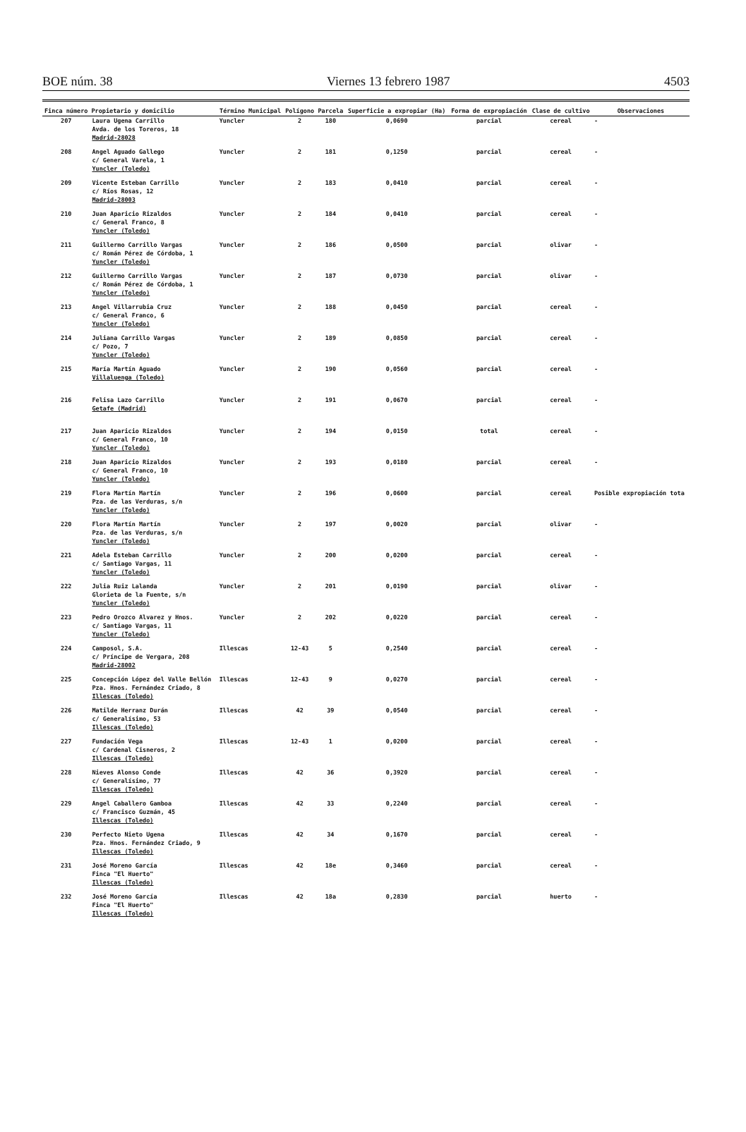BOE núm. 38 Viernes 13 febrero 1987 4503
| Finca número | Propietario y domicilio | Término Municipal | Polígono | Parcela | Superficie a expropiar (Ha) | Forma de expropiación | Clase de cultivo | Observaciones |
| --- | --- | --- | --- | --- | --- | --- | --- | --- |
| 207 | Laura Ugena Carrillo Avda. de los Toreros, 18 Madrid-28028 | Yuncler | 2 | 180 | 0,0690 | parcial | cereal | - |
| 208 | Angel Aguado Gallego c/ General Varela, 1 Yuncler (Toledo) | Yuncler | 2 | 181 | 0,1250 | parcial | cereal | - |
| 209 | Vicente Esteban Carrillo c/ Ríos Rosas, 12 Madrid-28003 | Yuncler | 2 | 183 | 0,0410 | parcial | cereal | - |
| 210 | Juan Aparicio Rizaldos c/ General Franco, 8 Yuncler (Toledo) | Yuncler | 2 | 184 | 0,0410 | parcial | cereal | - |
| 211 | Guillermo Carrillo Vargas c/ Román Pérez de Córdoba, 1 Yuncler (Toledo) | Yuncler | 2 | 186 | 0,0500 | parcial | olivar | - |
| 212 | Guillermo Carrillo Vargas c/ Román Pérez de Córdoba, 1 Yuncler (Toledo) | Yuncler | 2 | 187 | 0,0730 | parcial | olivar | - |
| 213 | Angel Villarrubia Cruz c/ General Franco, 6 Yuncler (Toledo) | Yuncler | 2 | 188 | 0,0450 | parcial | cereal | - |
| 214 | Juliana Carrillo Vargas c/ Pozo, 7 Yuncler (Toledo) | Yuncler | 2 | 189 | 0,0850 | parcial | cereal | - |
| 215 | María Martín Aguado Villaluenga (Toledo) | Yuncler | 2 | 190 | 0,0560 | parcial | cereal | - |
| 216 | Felisa Lazo Carrillo Getafe (Madrid) | Yuncler | 2 | 191 | 0,0670 | parcial | cereal | - |
| 217 | Juan Aparicio Rizaldos c/ General Franco, 10 Yuncler (Toledo) | Yuncler | 2 | 194 | 0,0150 | total | cereal | - |
| 218 | Juan Aparicio Rizaldos c/ General Franco, 10 Yuncler (Toledo) | Yuncler | 2 | 193 | 0,0180 | parcial | cereal | - |
| 219 | Flora Martín Martín Pza. de las Verduras, s/n Yuncler (Toledo) | Yuncler | 2 | 196 | 0,0600 | parcial | cereal | Posible expropiación tota |
| 220 | Flora Martín Martín Pza. de las Verduras, s/n Yuncler (Toledo) | Yuncler | 2 | 197 | 0,0020 | parcial | olivar | - |
| 221 | Adela Esteban Carrillo c/ Santiago Vargas, 11 Yuncler (Toledo) | Yuncler | 2 | 200 | 0,0200 | parcial | cereal | - |
| 222 | Julia Ruiz Lalanda Glorieta de la Fuente, s/n Yuncler (Toledo) | Yuncler | 2 | 201 | 0,0190 | parcial | olivar | - |
| 223 | Pedro Orozco Alvarez y Hnos. c/ Santiago Vargas, 11 Yuncler (Toledo) | Yuncler | 2 | 202 | 0,0220 | parcial | cereal | - |
| 224 | Camposol, S.A. c/ Príncipe de Vergara, 208 Madrid-28002 | Illescas | 12-43 | 5 | 0,2540 | parcial | cereal | - |
| 225 | Concepción López del Valle Bellón Pza. Hnos. Fernández Criado, 8 Illescas (Toledo) | Illescas | 12-43 | 9 | 0,0270 | parcial | cereal | - |
| 226 | Matilde Herranz Durán c/ Generalísimo, 53 Illescas (Toledo) | Illescas | 42 | 39 | 0,0540 | parcial | cereal | - |
| 227 | Fundación Vega c/ Cardenal Cisneros, 2 Illescas (Toledo) | Illescas | 12-43 | 1 | 0,0200 | parcial | cereal | - |
| 228 | Nieves Alonso Conde c/ Generalísimo, 77 Illescas (Toledo) | Illescas | 42 | 36 | 0,3920 | parcial | cereal | - |
| 229 | Angel Caballero Gamboa c/ Francisco Guzmán, 45 Illescas (Toledo) | Illescas | 42 | 33 | 0,2240 | parcial | cereal | - |
| 230 | Perfecto Nieto Ugena Pza. Hnos. Fernández Criado, 9 Illescas (Toledo) | Illescas | 42 | 34 | 0,1670 | parcial | cereal | - |
| 231 | José Moreno García Finca "El Huerto" Illescas (Toledo) | Illescas | 42 | 18e | 0,3460 | parcial | cereal | - |
| 232 | José Moreno García Finca "El Huerto" Illescas (Toledo) | Illescas | 42 | 18a | 0,2830 | parcial | huerto | - |